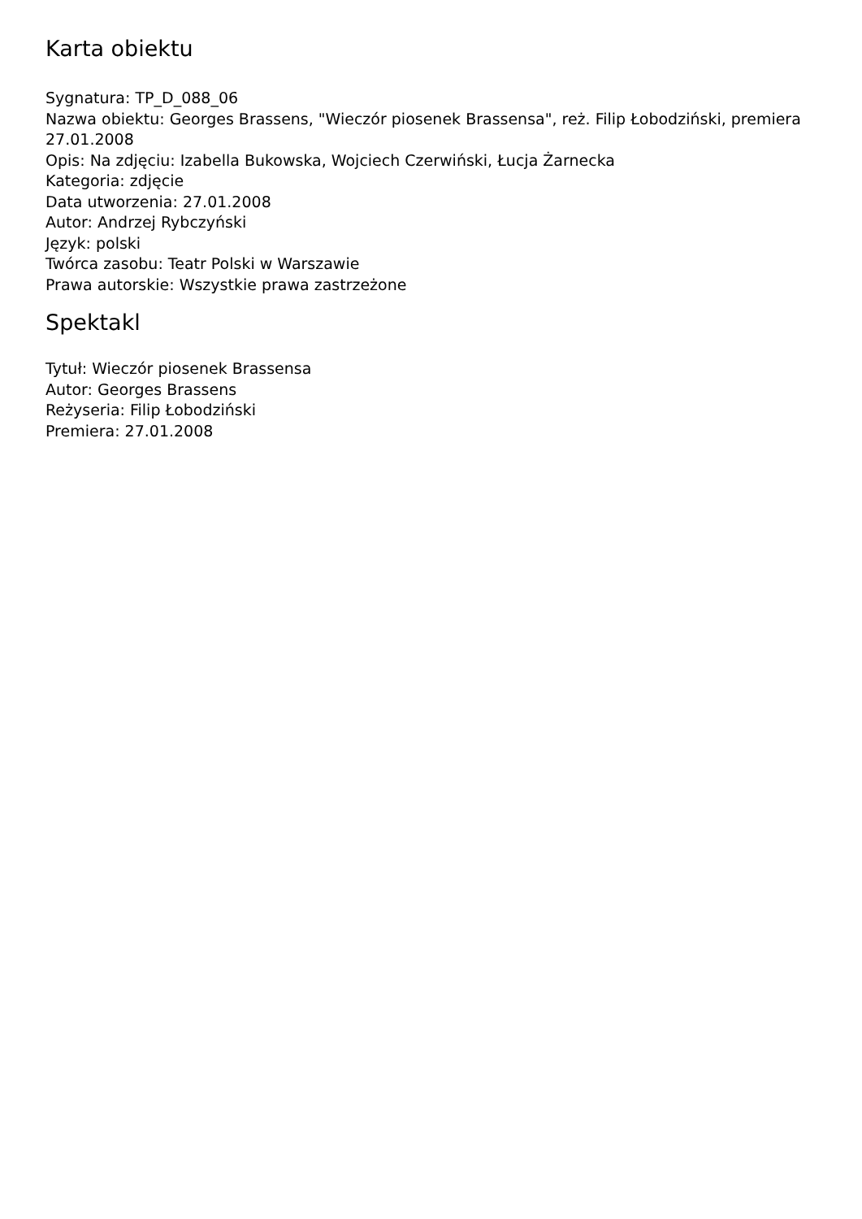Karta obiektu
Sygnatura: TP_D_088_06
Nazwa obiektu: Georges Brassens, "Wieczór piosenek Brassensa", reż. Filip Łobodziński, premiera 27.01.2008
Opis: Na zdjęciu: Izabella Bukowska, Wojciech Czerwiński, Łucja Żarnecka
Kategoria: zdjęcie
Data utworzenia: 27.01.2008
Autor: Andrzej Rybczyński
Język: polski
Twórca zasobu: Teatr Polski w Warszawie
Prawa autorskie: Wszystkie prawa zastrzeżone
Spektakl
Tytuł: Wieczór piosenek Brassensa
Autor: Georges Brassens
Reżyseria: Filip Łobodziński
Premiera: 27.01.2008